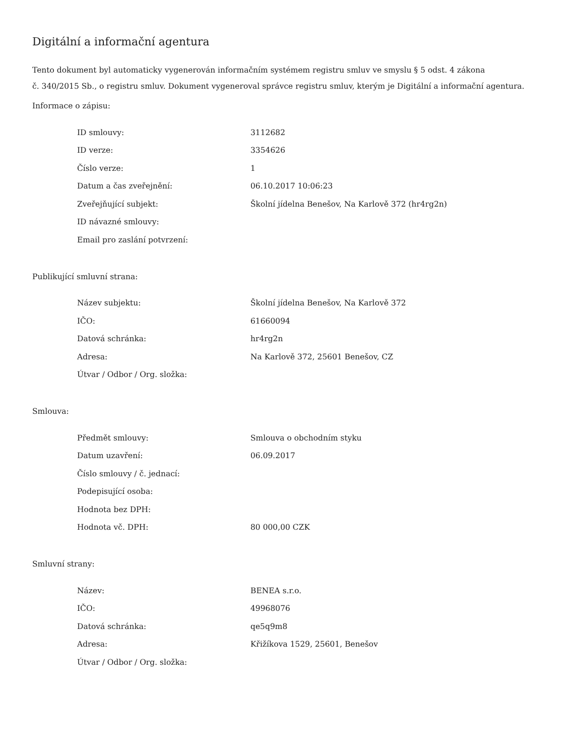Digitální a informační agentura
Tento dokument byl automaticky vygenerován informačním systémem registru smluv ve smyslu § 5 odst. 4 zákona
č. 340/2015 Sb., o registru smluv. Dokument vygeneroval správce registru smluv, kterým je Digitální a informační agentura.
Informace o zápisu:
| ID smlouvy: | 3112682 |
| ID verze: | 3354626 |
| Číslo verze: | 1 |
| Datum a čas zveřejnění: | 06.10.2017 10:06:23 |
| Zveřejňující subjekt: | Školní jídelna Benešov, Na Karlově 372 (hr4rg2n) |
| ID návazné smlouvy: | |
| Email pro zaslání potvrzení: | |
Publikující smluvní strana:
| Název subjektu: | Školní jídelna Benešov, Na Karlově 372 |
| IČO: | 61660094 |
| Datová schránka: | hr4rg2n |
| Adresa: | Na Karlově 372, 25601 Benešov, CZ |
| Útvar / Odbor / Org. složka: | |
Smlouva:
| Předmět smlouvy: | Smlouva o obchodním styku |
| Datum uzavření: | 06.09.2017 |
| Číslo smlouvy / č. jednací: | |
| Podepisující osoba: | |
| Hodnota bez DPH: | |
| Hodnota vč. DPH: | 80 000,00 CZK |
Smluvní strany:
| Název: | BENEA s.r.o. |
| IČO: | 49968076 |
| Datová schránka: | qe5q9m8 |
| Adresa: | Křižíkova 1529, 25601, Benešov |
| Útvar / Odbor / Org. složka: | |